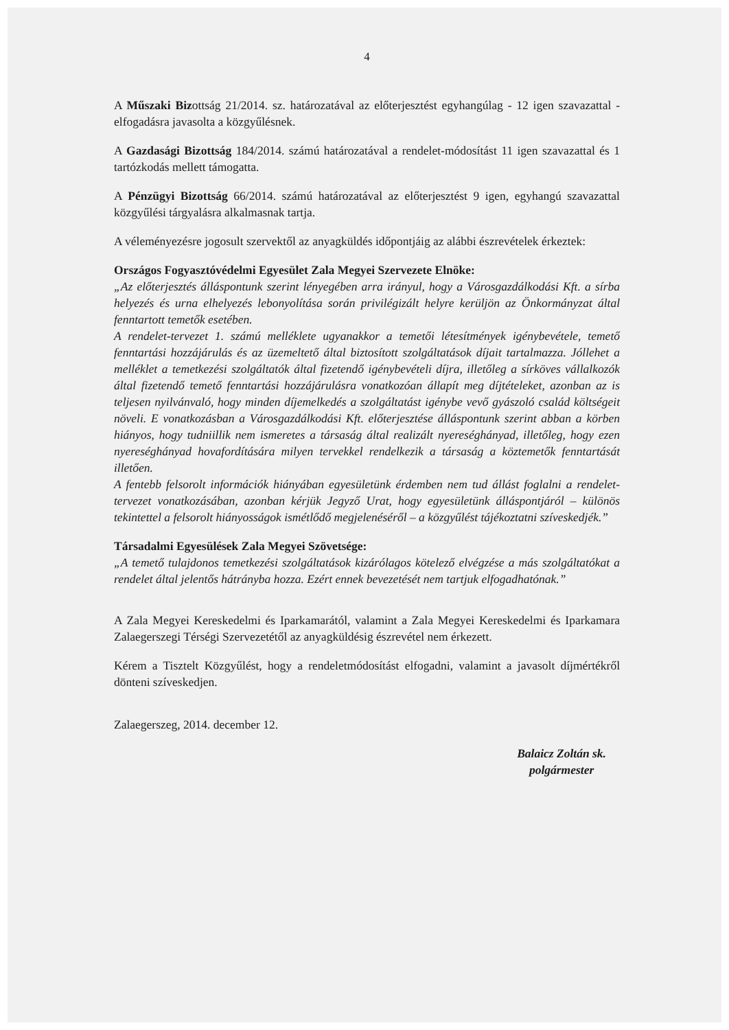4
A Műszaki Bizottság 21/2014. sz. határozatával az előterjesztést egyhangúlag - 12 igen szavazattal - elfogadásra javasolta a közgyűlésnek.
A Gazdasági Bizottság 184/2014. számú határozatával a rendelet-módosítást 11 igen szavazattal és 1 tartózkodás mellett támogatta.
A Pénzügyi Bizottság 66/2014. számú határozatával az előterjesztést 9 igen, egyhangú szavazattal közgyűlési tárgyalásra alkalmasnak tartja.
A véleményezésre jogosult szervektől az anyagküldés időpontjáig az alábbi észrevételek érkeztek:
Országos Fogyasztóvédelmi Egyesület Zala Megyei Szervezete Elnöke:
„Az előterjesztés álláspontunk szerint lényegében arra irányul, hogy a Városgazdálkodási Kft. a sírba helyezés és urna elhelyezés lebonyolítása során privilégizált helyre kerüljön az Önkormányzat által fenntartott temetők esetében.
A rendelet-tervezet 1. számú melléklete ugyanakkor a temetői létesítmények igénybevétele, temető fenntartási hozzájárulás és az üzemeltető által biztosított szolgáltatások díjait tartalmazza. Jóllehet a melléklet a temetkezési szolgáltatók által fizetendő igénybevételi díjra, illetőleg a sírköves vállalkozók által fizetendő temető fenntartási hozzájárulásra vonatkozóan állapít meg díjtételeket, azonban az is teljesen nyilvánvaló, hogy minden díjemelkedés a szolgáltatást igénybe vevő gyászoló család költségeit növeli. E vonatkozásban a Városgazdálkodási Kft. előterjesztése álláspontunk szerint abban a körben hiányos, hogy tudniillik nem ismeretes a társaság által realizált nyereséghányad, illetőleg, hogy ezen nyereséghányad hovafordítására milyen tervekkel rendelkezik a társaság a köztemetők fenntartását illetően.
A fentebb felsorolt információk hiányában egyesületünk érdemben nem tud állást foglalni a rendelet-tervezet vonatkozásában, azonban kérjük Jegyző Urat, hogy egyesületünk álláspontjáról – különös tekintettel a felsorolt hiányosságok ismétlődő megjelenéséről – a közgyűlést tájékoztatni szíveskedjék.”
Társadalmi Egyesülések Zala Megyei Szövetsége:
„A temető tulajdonos temetkezési szolgáltatások kizárólagos kötelező elvégzése a más szolgáltatókat a rendelet által jelentős hátrányba hozza. Ezért ennek bevezetését nem tartjuk elfogadhatónak.”
A Zala Megyei Kereskedelmi és Iparkamarától, valamint a Zala Megyei Kereskedelmi és Iparkamara Zalaegerszegi Térségi Szervezetétől az anyagküldésig észrevétel nem érkezett.
Kérem a Tisztelt Közgyűlést, hogy a rendeletmódosítást elfogadni, valamint a javasolt díjmértékről dönteni szíveskedjen.
Zalaegerszeg, 2014. december 12.
Balaicz Zoltán sk.
polgármester